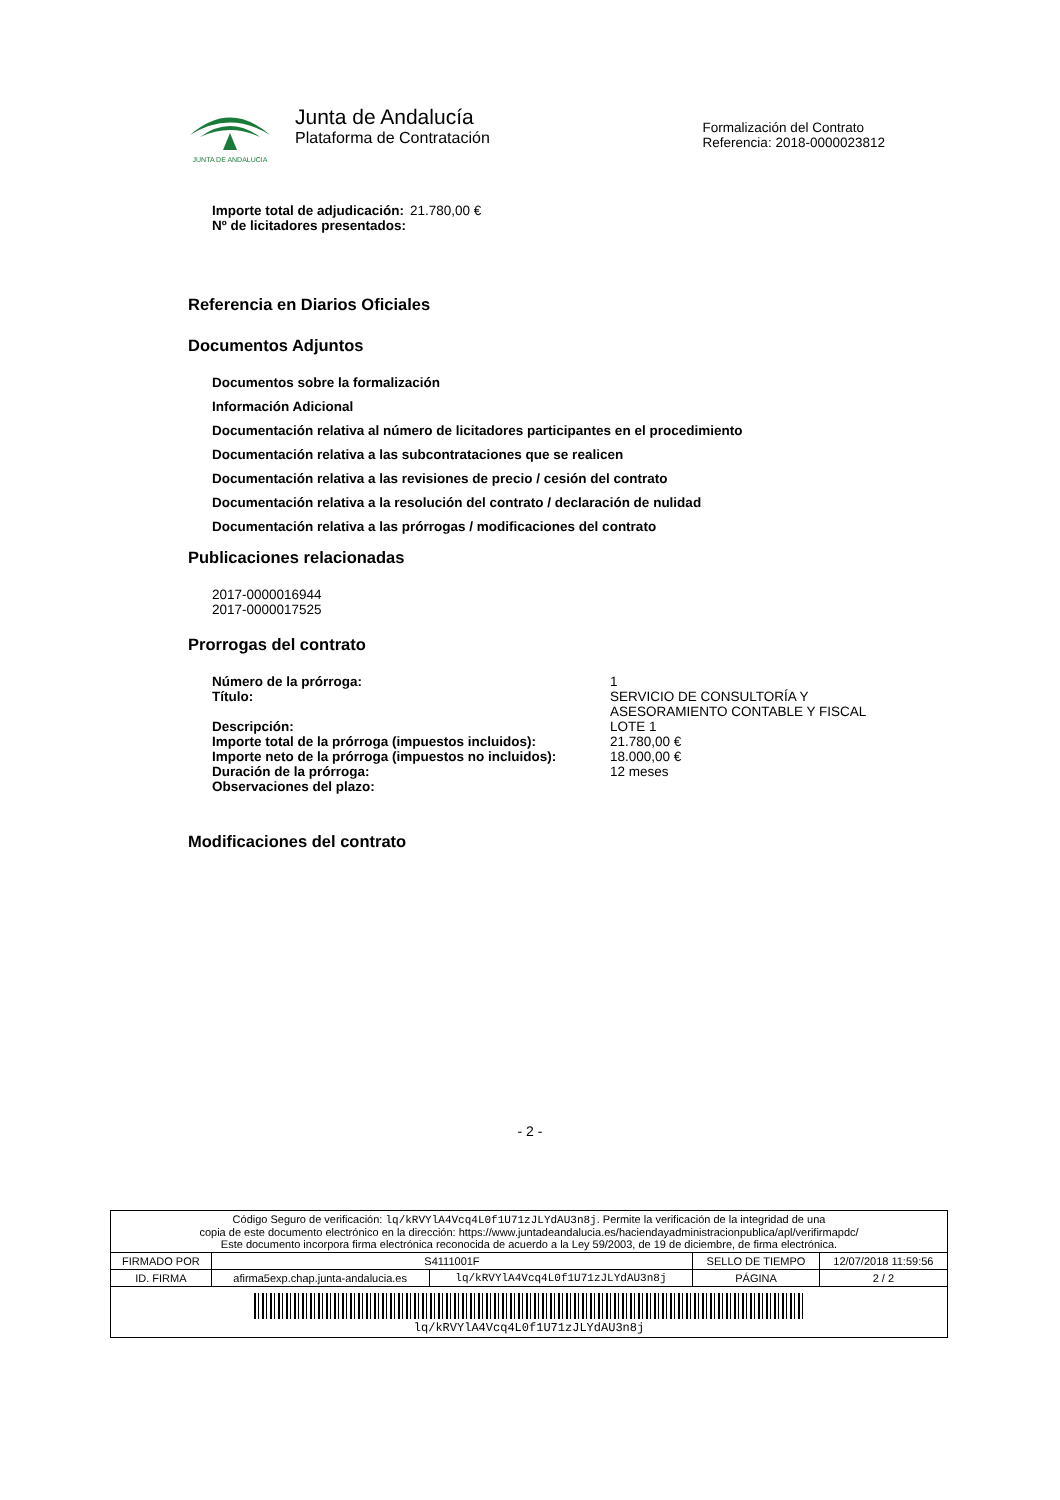JUNTA DE ANDALUCIA
Junta de Andalucía
Plataforma de Contratación
Formalización del Contrato
Referencia: 2018-0000023812
Importe total de adjudicación:
Nº de licitadores presentados:
21.780,00 €
Referencia en Diarios Oficiales
Documentos Adjuntos
Documentos sobre la formalización
Información Adicional
Documentación relativa al número de licitadores participantes en el procedimiento
Documentación relativa a las subcontrataciones que se realicen
Documentación relativa a las revisiones de precio / cesión del contrato
Documentación relativa a la resolución del contrato / declaración de nulidad
Documentación relativa a las prórrogas / modificaciones del contrato
Publicaciones relacionadas
2017-0000016944
2017-0000017525
Prorrogas del contrato
| Número de la prórroga: | 1 |
| Título: | SERVICIO DE CONSULTORÍA Y ASESORAMIENTO CONTABLE Y FISCAL |
| Descripción: | LOTE 1 |
| Importe total de la prórroga (impuestos incluidos): | 21.780,00 € |
| Importe neto de la prórroga (impuestos no incluidos): | 18.000,00 € |
| Duración de la prórroga: | 12 meses |
| Observaciones del plazo: | |
Modificaciones del contrato
- 2 -
| Código Seguro de verificación: lq/kRVYlA4Vcq4L0f1U71zJLYdAU3n8j . Permite la verificación de la integridad de una copia de este documento electrónico en la dirección: https://www.juntadeandalucia.es/haciendayadministracionpublica/apl/verifirmapdc/ Este documento incorpora firma electrónica reconocida de acuerdo a la Ley 59/2003, de 19 de diciembre, de firma electrónica. | | | | |
| FIRMADO POR | S4111001F | | SELLO DE TIEMPO | 12/07/2018 11:59:56 |
| ID. FIRMA | afirma5exp.chap.junta-andalucia.es | lq/kRVYlA4Vcq4L0f1U71zJLYdAU3n8j | PÁGINA | 2 / 2 |
| lq/kRVYlA4Vcq4L0f1U71zJLYdAU3n8j | | | | |